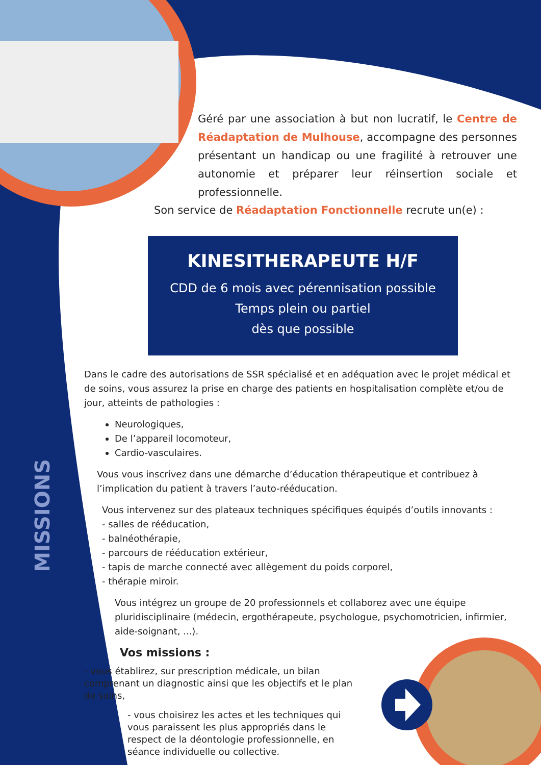Géré par une association à but non lucratif, le Centre de Réadaptation de Mulhouse, accompagne des personnes présentant un handicap ou une fragilité à retrouver une autonomie et préparer leur réinsertion sociale et professionnelle.
Son service de Réadaptation Fonctionnelle recrute un(e) :
KINESITHERAPEUTE H/F
CDD de 6 mois avec pérennisation possible
Temps plein ou partiel
dès que possible
MISSIONS
Dans le cadre des autorisations de SSR spécialisé et en adéquation avec le projet médical et de soins, vous assurez la prise en charge des patients en hospitalisation complète et/ou de jour, atteints de pathologies :
Neurologiques,
De l’appareil locomoteur,
Cardio-vasculaires.
Vous vous inscrivez dans une démarche d’éducation thérapeutique et contribuez à l’implication du patient à travers l’auto-rééducation.
Vous intervenez sur des plateaux techniques spécifiques équipés d’outils innovants :
- salles de rééducation,
- balnéothérapie,
- parcours de rééducation extérieur,
- tapis de marche connecté avec allègement du poids corporel,
- thérapie miroir.
Vous intégrez un groupe de 20 professionnels et collaborez avec une équipe pluridisciplinaire (médecin, ergothérapeute, psychologue, psychomotricien, infirmier, aide-soignant, ...).
Vos missions :
- vous établirez, sur prescription médicale, un bilan comprenant un diagnostic ainsi que les objectifs et le plan de soins,
- vous choisirez les actes et les techniques qui vous paraissent les plus appropriés dans le respect de la déontologie professionnelle, en séance individuelle ou collective.